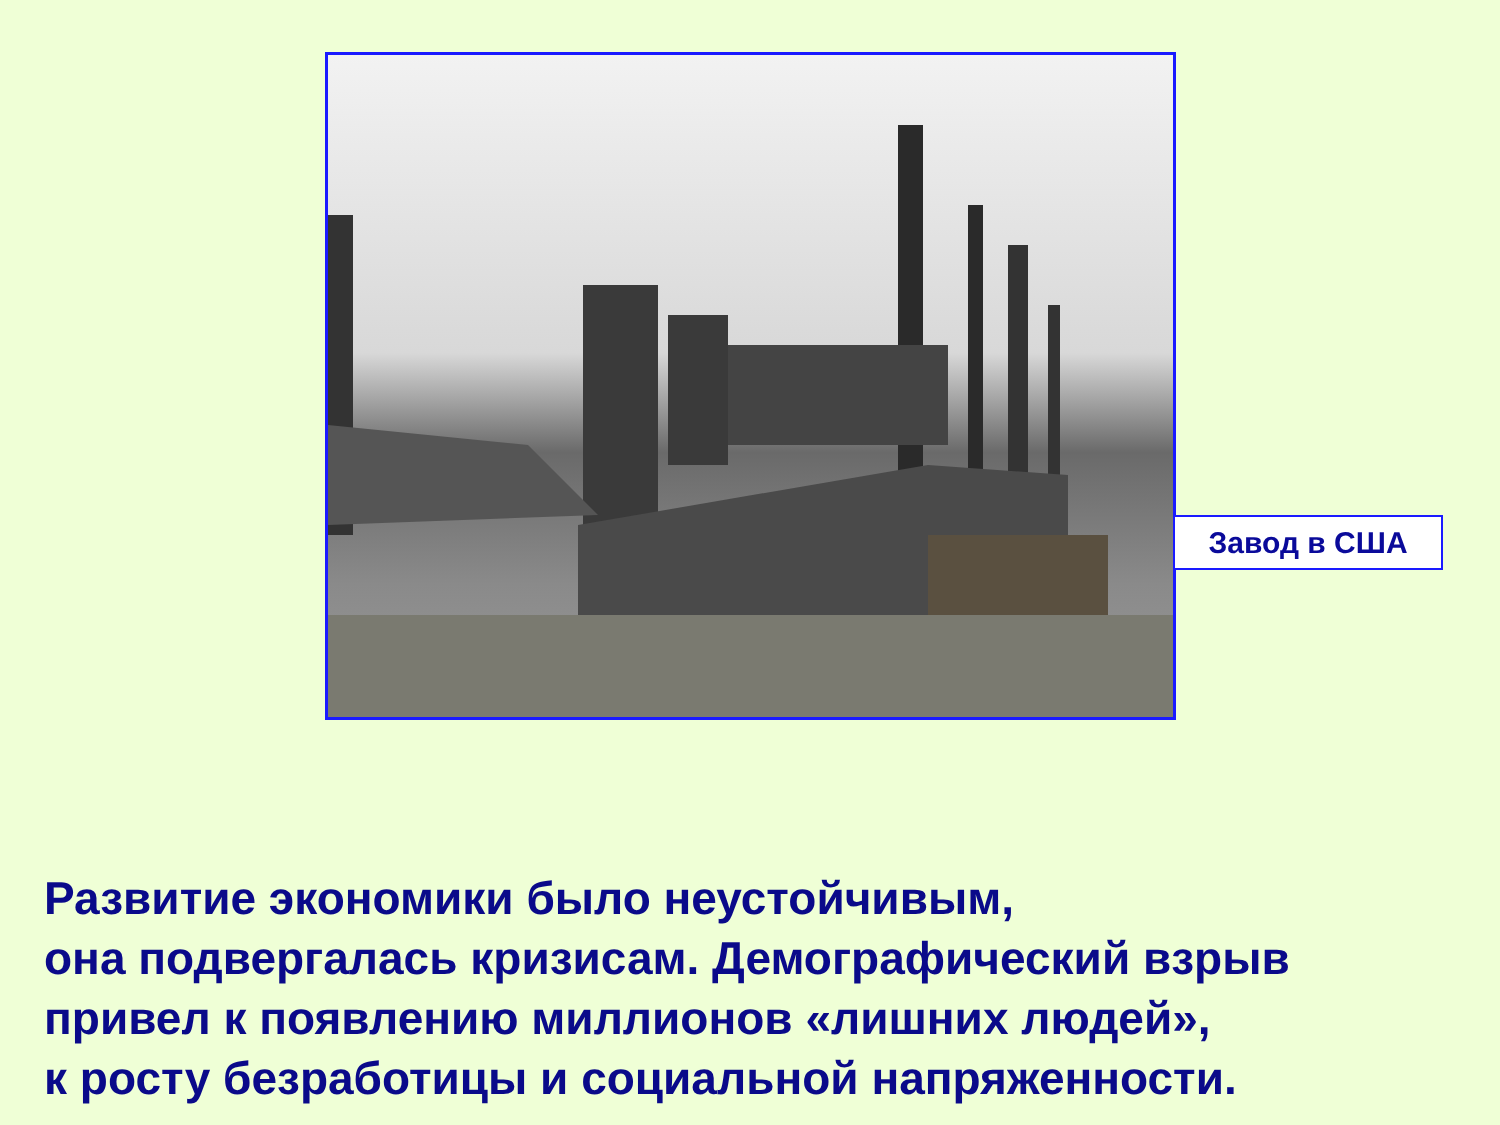Завод в США
Развитие экономики было неустойчивым,
она подвергалась кризисам. Демографический взрыв
привел к появлению миллионов «лишних людей»,
к росту безработицы и социальной напряженности.